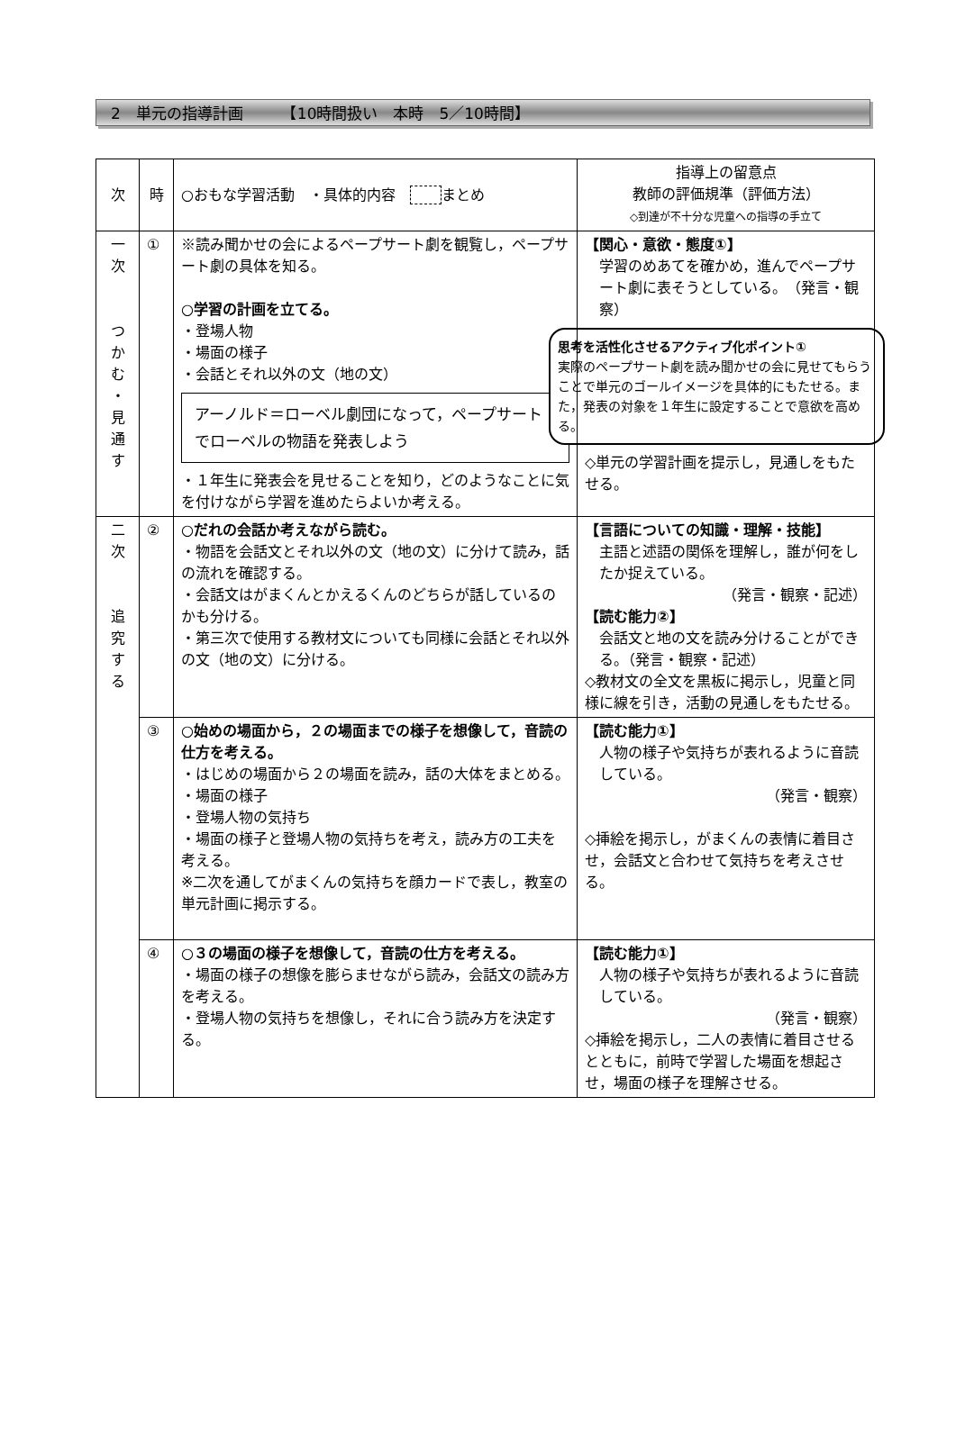2　単元の指導計画　　　【10時間扱い　本時　5／10時間】
| 次 | 時 | ○おもな学習活動 ・具体的内容 まとめ | 指導上の留意点 教師の評価規準（評価方法） ◇到達が不十分な児童への指導の手立て |
| --- | --- | --- | --- |
| 一 次 つ か む ・ 見 通 す | ① | ※読み聞かせの会によるペープサート劇を観覧し，ペープサート劇の具体を知る。 ○学習の計画を立てる。 ・登場人物 ・場面の様子 ・会話とそれ以外の文（地の文） アーノルド＝ローベル劇団になって，ペープサートでローベルの物語を発表しよう ・１年生に発表会を見せることを知り，どのようなことに気を付けながら学習を進めたらよいか考える。 | 【関心・意欲・態度①】 学習のめあてを確かめ，進んでペープサート劇に表そうとしている。 （発言・観察） 思考を活性化させるアクティブ化ポイント① 実際のペープサート劇を読み聞かせの会に見せてもらうことで単元のゴールイメージを具体的にもたせる。また，発表の対象を１年生に設定することで意欲を高める。 ◇単元の学習計画を提示し，見通しをもたせる。 |
| 二 次 追 究 す る | ② | ○だれの会話か考えながら読む。 ・物語を会話文とそれ以外の文（地の文）に分けて読み，話の流れを確認する。 ・会話文はがまくんとかえるくんのどちらが話しているのかも分ける。 ・第三次で使用する教材文についても同様に会話とそれ以外の文（地の文）に分ける。 | 【言語についての知識・理解・技能】 主語と述語の関係を理解し，誰が何をしたか捉えている。 （発言・観察・記述） 【読む能力②】 会話文と地の文を読み分けることができる。（発言・観察・記述） ◇教材文の全文を黒板に掲示し，児童と同様に線を引き，活動の見通しをもたせる。 |
| | ③ | ○始めの場面から，２の場面までの様子を想像して，音読の仕方を考える。 ・はじめの場面から２の場面を読み，話の大体をまとめる。 ・場面の様子 ・登場人物の気持ち ・場面の様子と登場人物の気持ちを考え，読み方の工夫を考える。 ※二次を通してがまくんの気持ちを顔カードで表し，教室の単元計画に掲示する。 | 【読む能力①】 人物の様子や気持ちが表れるように音読している。 （発言・観察） ◇挿絵を掲示し，がまくんの表情に着目させ，会話文と合わせて気持ちを考えさせる。 |
| | ④ | ○３の場面の様子を想像して，音読の仕方を考える。 ・場面の様子の想像を膨らませながら読み，会話文の読み方を考える。 ・登場人物の気持ちを想像し，それに合う読み方を決定する。 | 【読む能力①】 人物の様子や気持ちが表れるように音読している。 （発言・観察） ◇挿絵を掲示し，二人の表情に着目させるとともに，前時で学習した場面を想起させ，場面の様子を理解させる。 |